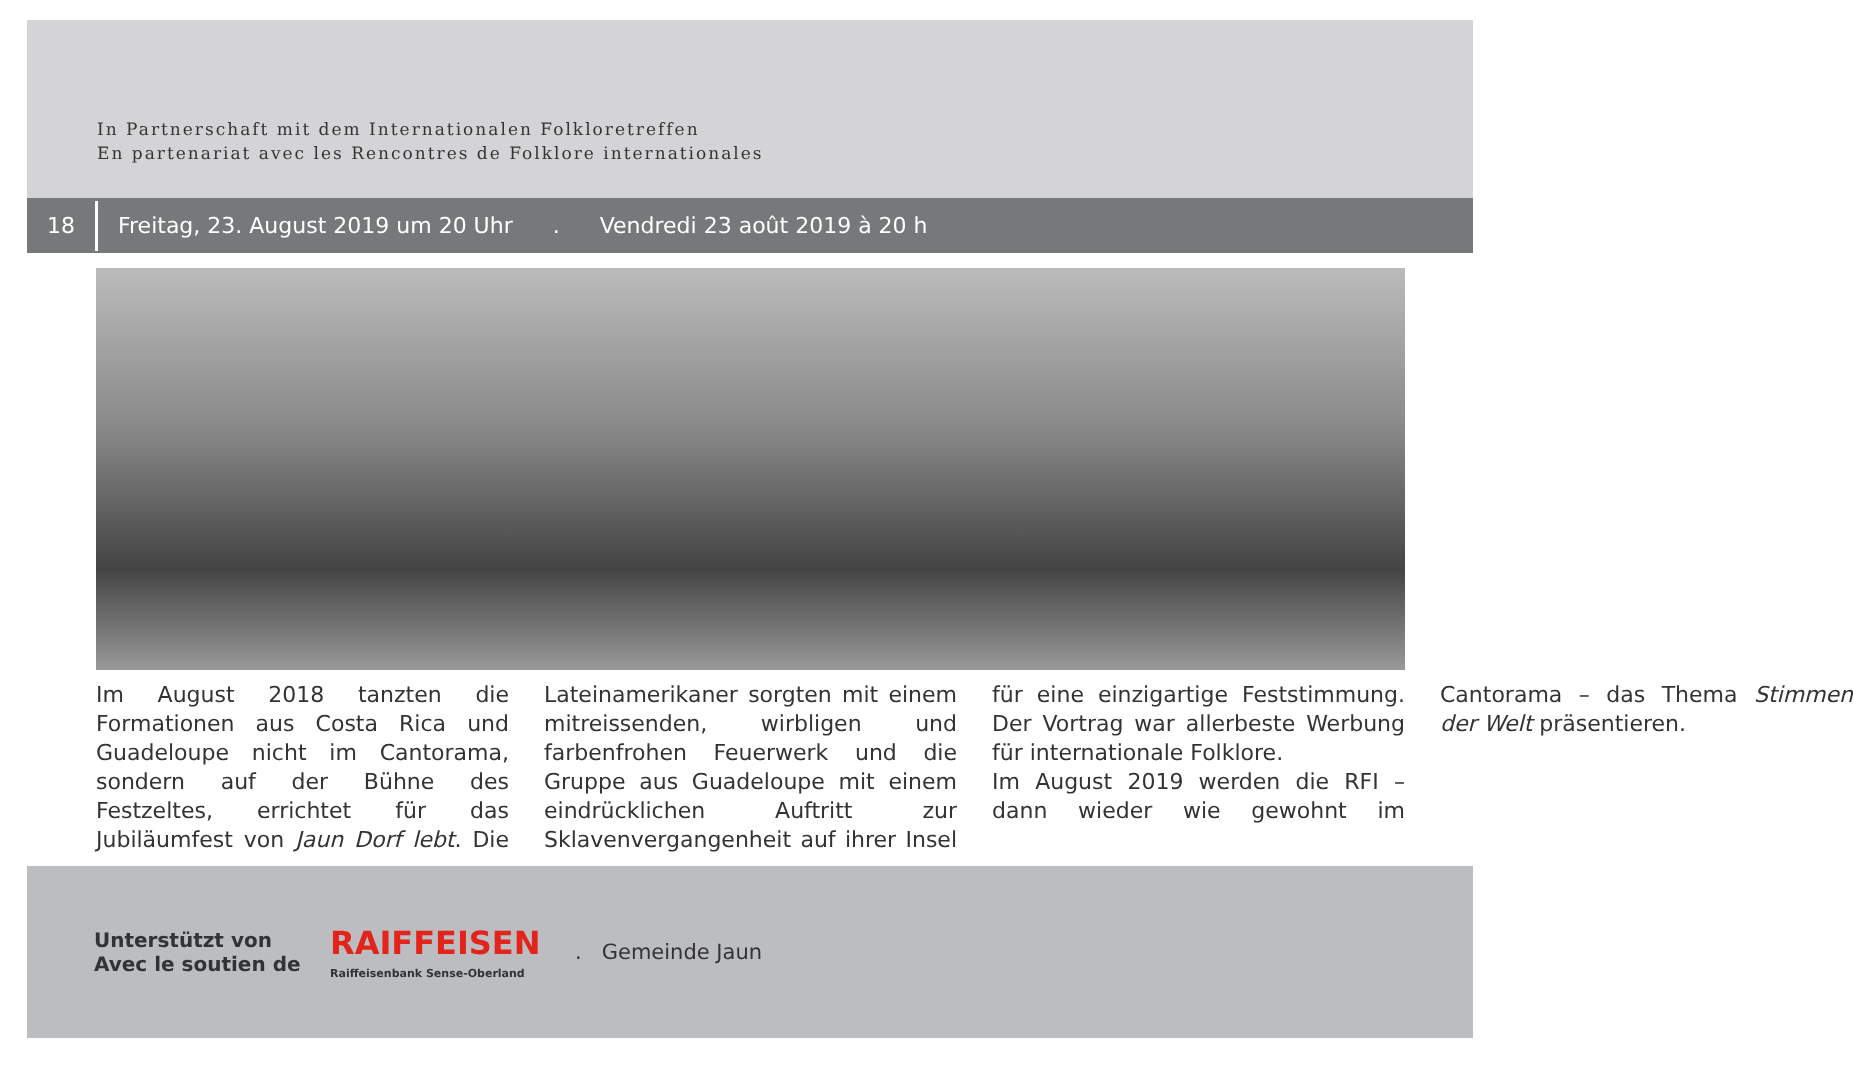In Partnerschaft mit dem Internationalen Folkloretreffen
En partenariat avec les Rencontres de Folklore internationales
18
Freitag, 23. August 2019 um 20 Uhr. Vendredi 23 août 2019 à 20 h
Im August 2018 tanzten die Formationen aus Costa Rica und Guadeloupe nicht im Cantorama, sondern auf der Bühne des Festzeltes, errichtet für das Jubiläumfest von Jaun Dorf lebt. Die Lateinamerikaner sorgten mit einem mitreissenden, wirbligen und farbenfrohen Feuerwerk und die Gruppe aus Guadeloupe mit einem eindrücklichen Auftritt zur Sklavenvergangenheit auf ihrer Insel für eine einzigartige Feststimmung. Der Vortrag war allerbeste Werbung für internationale Folklore.
Im August 2019 werden die RFI – dann wieder wie gewohnt im Cantorama – das Thema Stimmen der Welt präsentieren.
Unterstützt von
Avec le soutien de
RAIFFEISEN
Raiffeisenbank Sense-Oberland
. Gemeinde Jaun